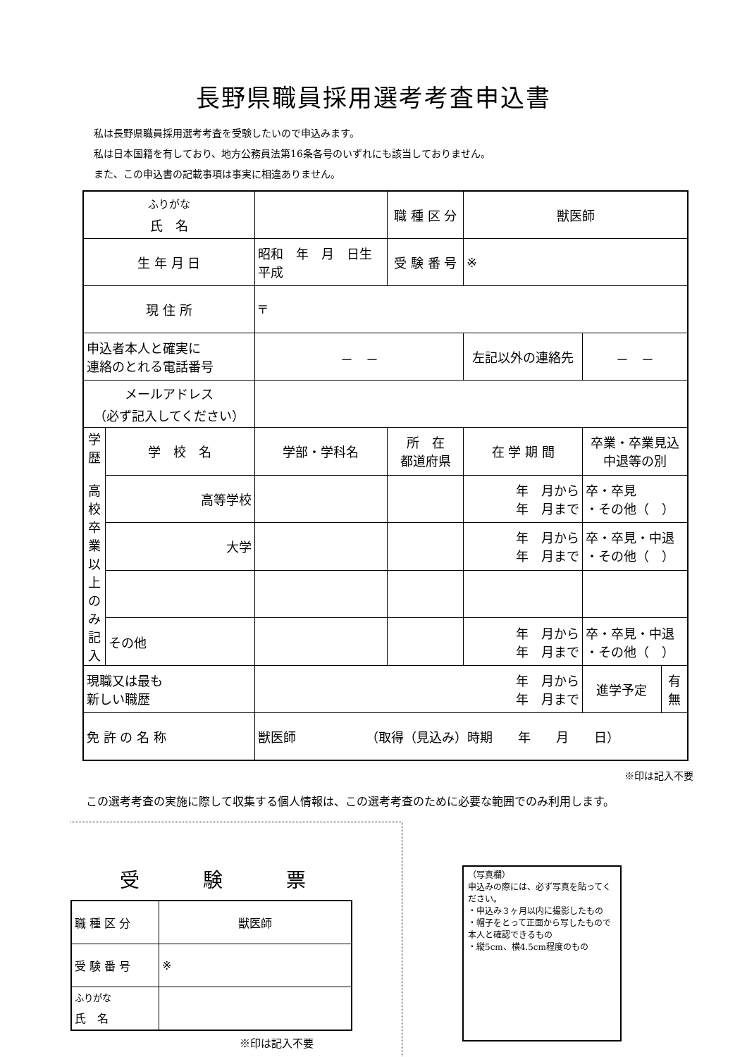長野県職員採用選考考査申込書
私は長野県職員採用選考考査を受験したいので申込みます。
私は日本国籍を有しており、地方公務員法第16条各号のいずれにも該当しておりません。
また、この申込書の記載事項は事実に相違ありません。
| <sup>ふりがな</sup> 氏 名 | | | | 職 種 区 分 | 獣医師 | | |
| 生 年 月 日 | | 昭和 年 月 日生 平成 | | 受 験 番 号 | ※ | | |
| 現 住 所 | | 〒 | | | | | |
| 申込者本人と確実に 連絡のとれる電話番号 | | | － － | | 左記以外の連絡先 | － － | |
| メールアドレス （必ず記入してください） | | | | | | | |
| 学歴 高校卒業以上のみ記入 | 学 校 名 | | 学部・学科名 | 所 在 都道府県 | 在 学 期 間 | 卒業・卒業見込 中退等の別 | |
| | 高等学校 | | | | 年 月から 年 月まで | 卒・卒見 ・その他（ ） | |
| | 大学 | | | | 年 月から 年 月まで | 卒・卒見・中退 ・その他（ ） | |
| | その他 | | | | 年 月から 年 月まで | 卒・卒見・中退 ・その他（ ） | |
| 現職又は最も 新しい職歴 | | 年 月から 年 月まで | | | | 進学予定 | 有 無 |
| 免 許 の 名 称 | | 獣医師 （取得（見込み）時期 年 月 日） | | | | | |
※印は記入不要
この選考考査の実施に際して収集する個人情報は、この選考考査のために必要な範囲でのみ利用します。
受験票
| 職 種 区 分 | 獣医師 |
| 受 験 番 号 | ※ |
| <sup>ふりがな</sup> 氏 名 | |
※印は記入不要
（写真欄）
申込みの際には、必ず写真を貼ってください。
・申込み３ヶ月以内に撮影したもの
・帽子をとって正面から写したもので本人と確認できるもの
・縦5cm、横4.5cm程度のもの